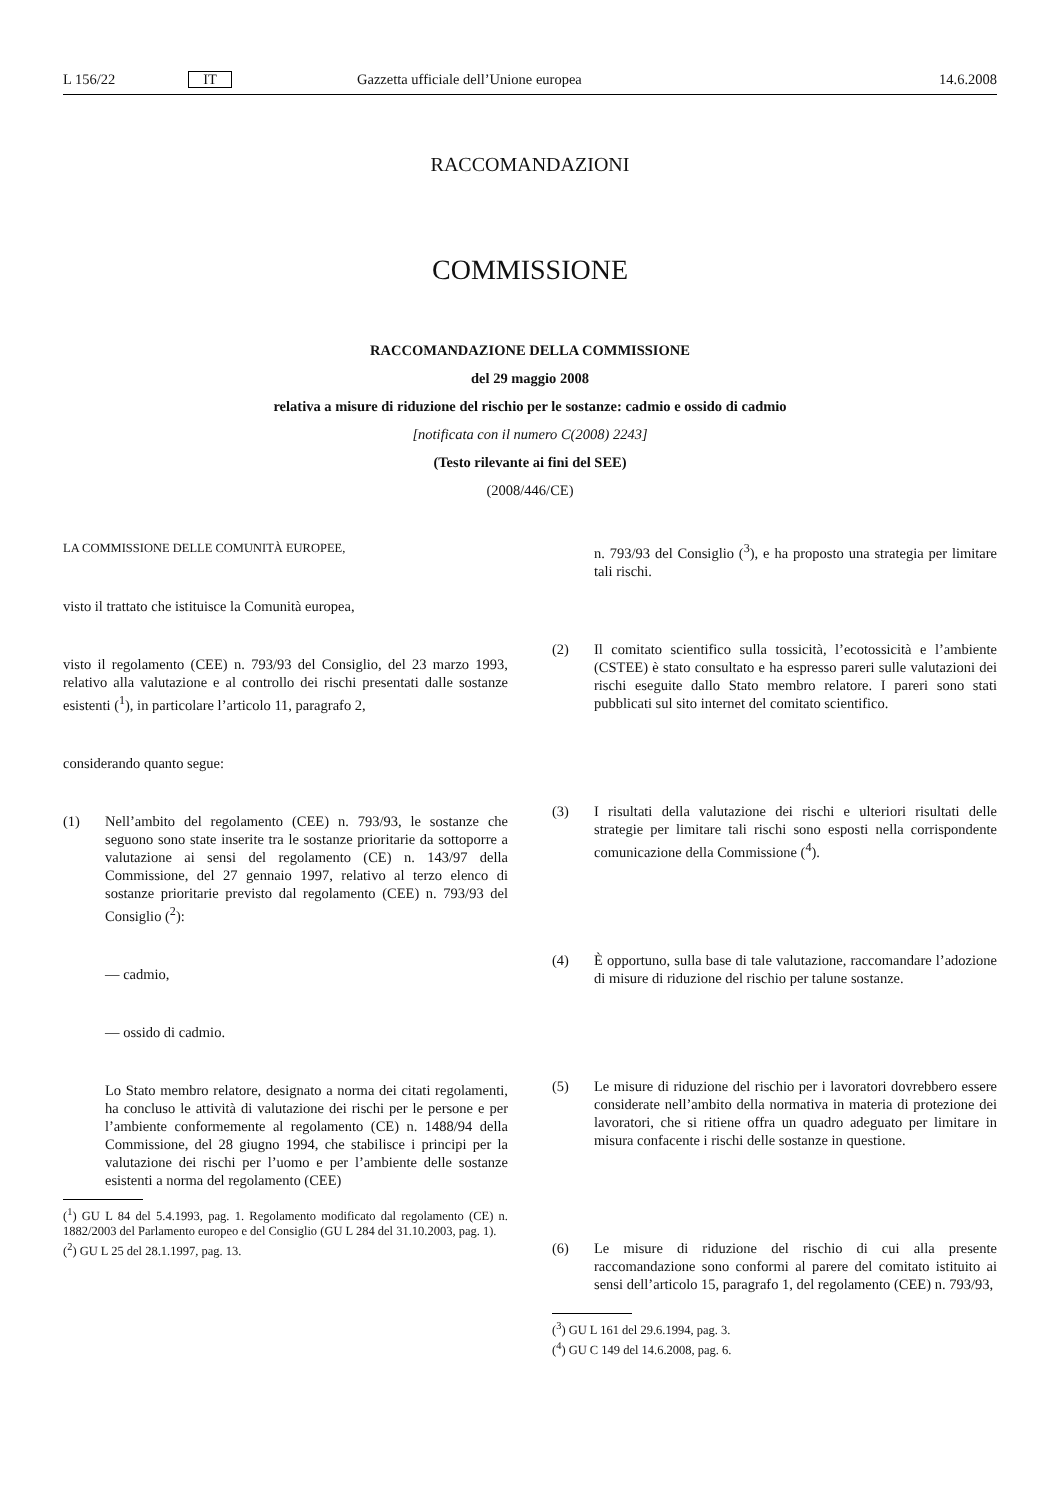L 156/22 IT Gazzetta ufficiale dell’Unione europea 14.6.2008
RACCOMANDAZIONI
COMMISSIONE
RACCOMANDAZIONE DELLA COMMISSIONE
del 29 maggio 2008
relativa a misure di riduzione del rischio per le sostanze: cadmio e ossido di cadmio
[notificata con il numero C(2008) 2243]
(Testo rilevante ai fini del SEE)
(2008/446/CE)
LA COMMISSIONE DELLE COMUNITÀ EUROPEE,
visto il trattato che istituisce la Comunità europea,
visto il regolamento (CEE) n. 793/93 del Consiglio, del 23 marzo 1993, relativo alla valutazione e al controllo dei rischi presentati dalle sostanze esistenti (<sup>1</sup>), in particolare l’articolo 11, paragrafo 2,
considerando quanto segue:
(1) Nell’ambito del regolamento (CEE) n. 793/93, le sostanze che seguono sono state inserite tra le sostanze prioritarie da sottoporre a valutazione ai sensi del regolamento (CE) n. 143/97 della Commissione, del 27 gennaio 1997, relativo al terzo elenco di sostanze prioritarie previsto dal regolamento (CEE) n. 793/93 del Consiglio (<sup>2</sup>):
— cadmio,
— ossido di cadmio.
Lo Stato membro relatore, designato a norma dei citati regolamenti, ha concluso le attività di valutazione dei rischi per le persone e per l’ambiente conformemente al regolamento (CE) n. 1488/94 della Commissione, del 28 giugno 1994, che stabilisce i principi per la valutazione dei rischi per l’uomo e per l’ambiente delle sostanze esistenti a norma del regolamento (CEE)
(<sup>1</sup>) GU L 84 del 5.4.1993, pag. 1. Regolamento modificato dal regolamento (CE) n. 1882/2003 del Parlamento europeo e del Consiglio (GU L 284 del 31.10.2003, pag. 1).
(<sup>2</sup>) GU L 25 del 28.1.1997, pag. 13.
n. 793/93 del Consiglio (<sup>3</sup>), e ha proposto una strategia per limitare tali rischi.
(2) Il comitato scientifico sulla tossicità, l’ecotossicità e l’ambiente (CSTEE) è stato consultato e ha espresso pareri sulle valutazioni dei rischi eseguite dallo Stato membro relatore. I pareri sono stati pubblicati sul sito internet del comitato scientifico.
(3) I risultati della valutazione dei rischi e ulteriori risultati delle strategie per limitare tali rischi sono esposti nella corrispondente comunicazione della Commissione (<sup>4</sup>).
(4) È opportuno, sulla base di tale valutazione, raccomandare l’adozione di misure di riduzione del rischio per talune sostanze.
(5) Le misure di riduzione del rischio per i lavoratori dovrebbero essere considerate nell’ambito della normativa in materia di protezione dei lavoratori, che si ritiene offra un quadro adeguato per limitare in misura confacente i rischi delle sostanze in questione.
(6) Le misure di riduzione del rischio di cui alla presente raccomandazione sono conformi al parere del comitato istituito ai sensi dell’articolo 15, paragrafo 1, del regolamento (CEE) n. 793/93,
(<sup>3</sup>) GU L 161 del 29.6.1994, pag. 3.
(<sup>4</sup>) GU C 149 del 14.6.2008, pag. 6.